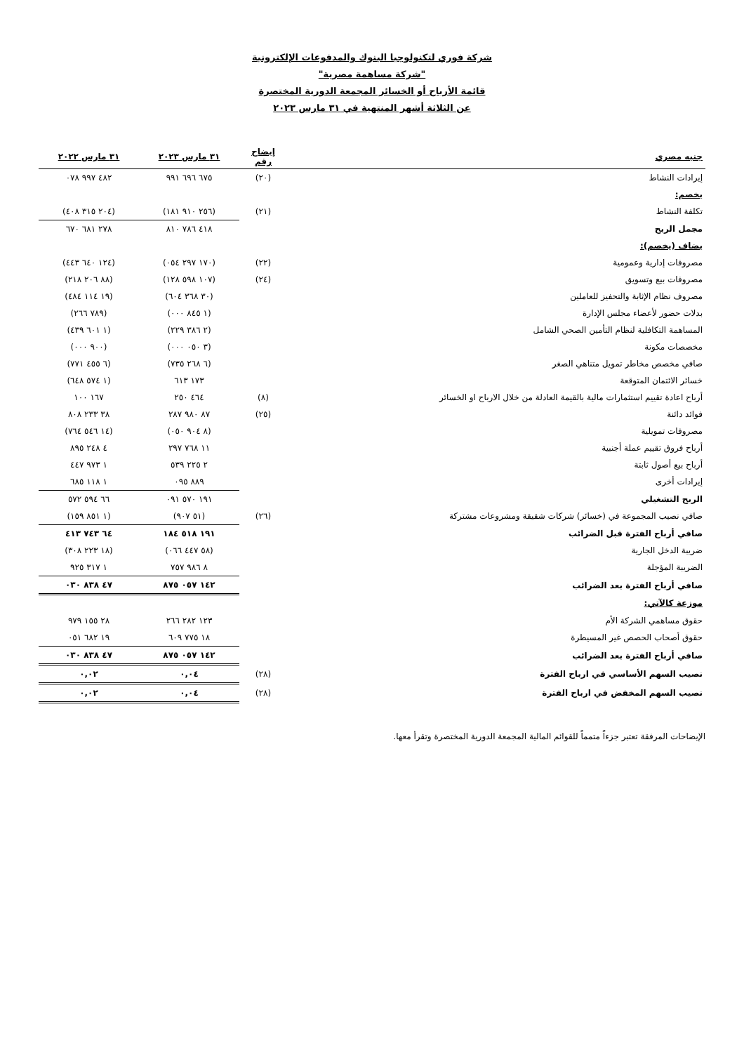شركة فوري لتكنولوجيا البنوك والمدفوعات الإلكترونية
"شركة مساهمة مصرية"
قائمة الأرباح أو الخسائر المجمعة الدورية المختصرة
عن الثلاثة أشهر المنتهية في ٣١ مارس ٢٠٢٣
| جنيه مصري | إيضاح رقم | ٣١ مارس ٢٠٢٣ | ٣١ مارس ٢٠٢٢ |
| --- | --- | --- | --- |
| إيرادات النشاط | (٢٠) | ٦٧٥ ٦٩٦ ٩٩١ | ٤٨٢ ٩٩٧ ٠٧٨ |
| يخصم: | | | |
| تكلفة النشاط | (٢١) | (٢٥٦ ٩١٠ ١٨١) | (٢٠٤ ٣١٥ ٤٠٨) |
| مجمل الربح | | ٤١٨ ٧٨٦ ٨١٠ | ٢٧٨ ٦٨١ ٦٧٠ |
| يضاف (يخصم): | | | |
| مصروفات إدارية وعمومية | (٢٢) | (١٧٠ ٢٩٧ ٠٥٤) | (١٢٤ ٦٤٠ ٤٤٣) |
| مصروفات بيع وتسويق | (٢٤) | (١٠٧ ٥٩٨ ١٢٨) | (٨٨ ٢٠٦ ٢١٨) |
| مصروف نظام الإثابة والتحفيز للعاملين | | (٣٠ ٣٦٨ ٦٠٤) | (١٩ ١١٤ ٤٨٤) |
| بدلات حضور لأعضاء مجلس الإدارة | | (١ ٨٤٥ ٠٠٠) | (٧٨٩ ٢٦٦) |
| المساهمة التكافلية لنظام التأمين الصحي الشامل | | (٢ ٣٨٦ ٢٢٩) | (١ ٦٠١ ٤٣٩) |
| مخصصات مكونة | | (٣ ٠٥٠ ٠٠٠) | (٩٠٠ ٠٠٠) |
| صافي مخصص مخاطر تمويل متناهي الصغر | | (٦ ٢٦٨ ٧٣٥) | (٦ ٤٥٥ ٧٧١) |
| خسائر الائتمان المتوقعة | | ١٧٣ ٦١٣ | (١ ٥٧٤ ٦٤٨) |
| أرباح اعادة تقييم استثمارات مالية بالقيمة العادلة من خلال الارباح او الخسائر | (٨) | ٤٦٤ ٢٥٠ | ١٦٧ ١٠٠ |
| فوائد دائنة | (٢٥) | ٨٧ ٩٨٠ ٢٨٧ | ٣٨ ٢٣٣ ٨٠٨ |
| مصروفات تمويلية | | (٨ ٩٠٤ ٠٥٠) | (١٤ ٥٤٦ ٧٦٤) |
| أرباح فروق تقييم عملة أجنبية | | ١١ ٧٦٨ ٢٩٧ | ٤ ٢٤٨ ٨٩٥ |
| أرباح بيع أصول ثابتة | | ٢ ٢٢٥ ٥٣٩ | ١ ٩٧٣ ٤٤٧ |
| إيرادات أخرى | | ٨٨٩ ٠٩٥ | ١ ١١٨ ٦٨٥ |
| الربح التشغيلي | | ١٩١ ٥٧٠ ٠٩١ | ٦٦ ٥٩٤ ٥٧٢ |
| صافي نصيب المجموعة في (خسائر) شركات شقيقة ومشروعات مشتركة | (٢٦) | (٥١ ٩٠٧) | (١ ٨٥١ ١٥٩) |
| صافي أرباح الفترة قبل الضرائب | | ١٩١ ٥١٨ ١٨٤ | ٦٤ ٧٤٣ ٤١٣ |
| ضريبة الدخل الجارية | | (٥٨ ٤٤٧ ٠٦٦) | (١٨ ٢٢٣ ٣٠٨) |
| الضريبة المؤجلة | | ٨ ٩٨٦ ٧٥٧ | ١ ٣١٧ ٩٢٥ |
| صافي أرباح الفترة بعد الضرائب | | ١٤٢ ٠٥٧ ٨٧٥ | ٤٧ ٨٣٨ ٠٣٠ |
| موزعة كالآتي: | | | |
| حقوق مساهمي الشركة الأم | | ١٢٣ ٢٨٢ ٢٦٦ | ٢٨ ١٥٥ ٩٧٩ |
| حقوق أصحاب الحصص غير المسيطرة | | ١٨ ٧٧٥ ٦٠٩ | ١٩ ٦٨٢ ٠٥١ |
| صافي أرباح الفترة بعد الضرائب | | ١٤٢ ٠٥٧ ٨٧٥ | ٤٧ ٨٣٨ ٠٣٠ |
| نصيب السهم الأساسي في ارباح الفترة | (٢٨) | ٠,٠٤ | ٠,٠٢ |
| نصيب السهم المخفض في ارباح الفترة | (٢٨) | ٠,٠٤ | ٠,٠٢ |
الإيضاحات المرفقة تعتبر جزءاً متمماً للقوائم المالية المجمعة الدورية المختصرة وتقرأ معها.